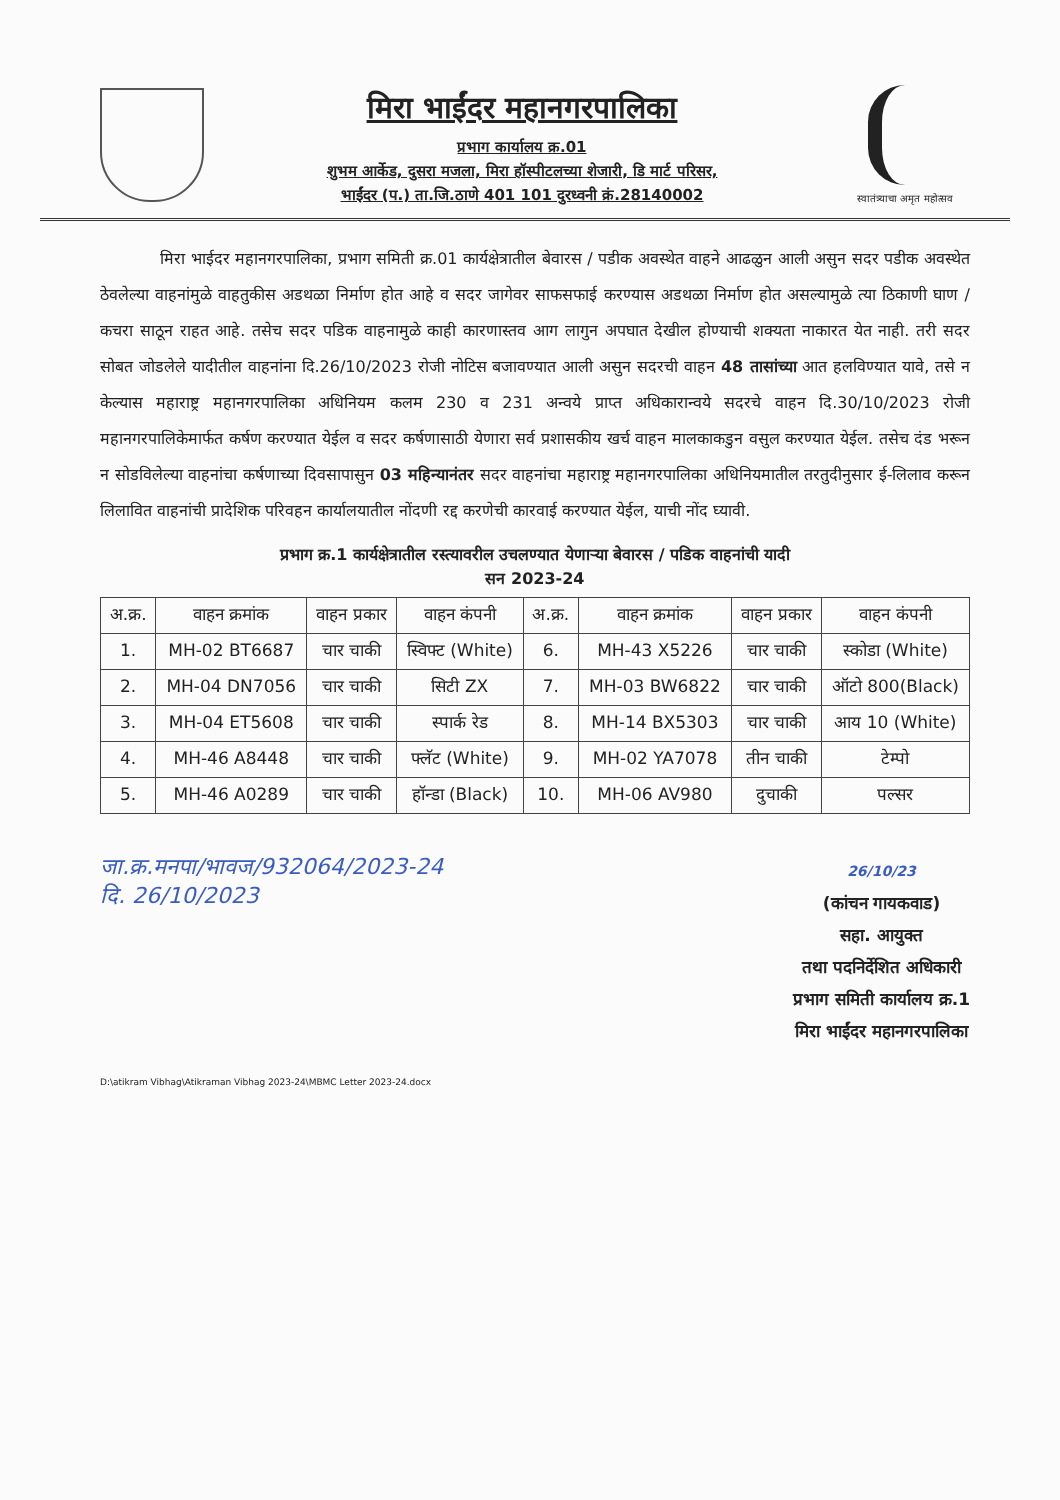मिरा भाईंदर महानगरपालिका
प्रभाग कार्यालय क्र.01
शुभम आर्केड, दुसरा मजला, मिरा हॉस्पीटलच्या शेजारी, डि मार्ट परिसर,
भाईंदर (प.) ता.जि.ठाणे 401 101 दुरध्वनी क्रं.28140002
स्वातंत्र्याचा अमृत महोत्सव
मिरा भाईदर महानगरपालिका, प्रभाग समिती क्र.01 कार्यक्षेत्रातील बेवारस / पडीक अवस्थेत वाहने आढळुन आली असुन सदर पडीक अवस्थेत ठेवलेल्या वाहनांमुळे वाहतुकीस अडथळा निर्माण होत आहे व सदर जागेवर साफसफाई करण्यास अडथळा निर्माण होत असल्यामुळे त्या ठिकाणी घाण / कचरा साठून राहत आहे. तसेच सदर पडिक वाहनामुळे काही कारणास्तव आग लागुन अपघात देखील होण्याची शक्यता नाकारत येत नाही. तरी सदर सोबत जोडलेले यादीतील वाहनांना दि.26/10/2023 रोजी नोटिस बजावण्यात आली असुन सदरची वाहन 48 तासांच्या आत हलविण्यात यावे, तसे न केल्यास महाराष्ट्र महानगरपालिका अधिनियम कलम 230 व 231 अन्वये प्राप्त अधिकारान्वये सदरचे वाहन दि.30/10/2023 रोजी महानगरपालिकेमार्फत कर्षण करण्यात येईल व सदर कर्षणासाठी येणारा सर्व प्रशासकीय खर्च वाहन मालकाकडुन वसुल करण्यात येईल. तसेच दंड भरून न सोडविलेल्या वाहनांचा कर्षणाच्या दिवसापासुन 03 महिन्यानंतर सदर वाहनांचा महाराष्ट्र महानगरपालिका अधिनियमातील तरतुदीनुसार ई-लिलाव करून लिलावित वाहनांची प्रादेशिक परिवहन कार्यालयातील नोंदणी रद्द करणेची कारवाई करण्यात येईल, याची नोंद घ्यावी.
प्रभाग क्र.1 कार्यक्षेत्रातील रस्त्यावरील उचलण्यात येणाऱ्या बेवारस / पडिक वाहनांची यादी
सन 2023-24
| अ.क्र. | वाहन क्रमांक | वाहन प्रकार | वाहन कंपनी | अ.क्र. | वाहन क्रमांक | वाहन प्रकार | वाहन कंपनी |
| --- | --- | --- | --- | --- | --- | --- | --- |
| 1. | MH-02 BT6687 | चार चाकी | स्विफ्ट (White) | 6. | MH-43 X5226 | चार चाकी | स्कोडा (White) |
| 2. | MH-04 DN7056 | चार चाकी | सिटी ZX | 7. | MH-03 BW6822 | चार चाकी | ऑटो 800(Black) |
| 3. | MH-04 ET5608 | चार चाकी | स्पार्क रेड | 8. | MH-14 BX5303 | चार चाकी | आय 10 (White) |
| 4. | MH-46 A8448 | चार चाकी | फ्लॅट (White) | 9. | MH-02 YA7078 | तीन चाकी | टेम्पो |
| 5. | MH-46 A0289 | चार चाकी | हॉन्डा (Black) | 10. | MH-06 AV980 | दुचाकी | पल्सर |
जा.क्र.मनपा/भावज/932064/2023-24
दि. 26/10/2023
26/10/23
(कांचन गायकवाड)
सहा. आयुक्त
तथा पदनिर्देशित अधिकारी
प्रभाग समिती कार्यालय क्र.1
मिरा भाईंदर महानगरपालिका
D:\atikram Vibhag\Atikraman Vibhag 2023-24\MBMC Letter 2023-24.docx